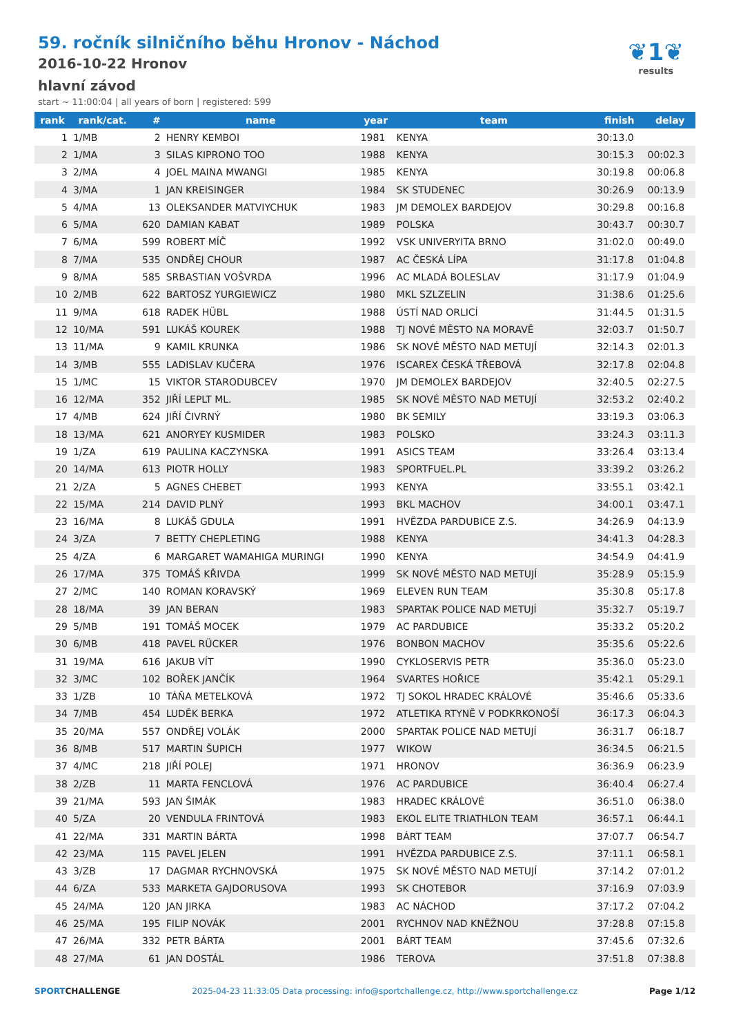59. ročník silničního běhu Hronov - Náchod
2016-10-22 Hronov
hlavní závod
start ~ 11:00:04 | all years of born | registered: 599
❦1❦
results
| rank | rank/cat. | # | name | year | team | finish | delay |
| --- | --- | --- | --- | --- | --- | --- | --- |
| 1 | 1/MB | 2 | HENRY KEMBOI | 1981 | KENYA | 30:13.0 | |
| 2 | 1/MA | 3 | SILAS KIPRONO TOO | 1988 | KENYA | 30:15.3 | 00:02.3 |
| 3 | 2/MA | 4 | JOEL MAINA MWANGI | 1985 | KENYA | 30:19.8 | 00:06.8 |
| 4 | 3/MA | 1 | JAN KREISINGER | 1984 | SK STUDENEC | 30:26.9 | 00:13.9 |
| 5 | 4/MA | 13 | OLEKSANDER MATVIYCHUK | 1983 | JM DEMOLEX BARDEJOV | 30:29.8 | 00:16.8 |
| 6 | 5/MA | 620 | DAMIAN KABAT | 1989 | POLSKA | 30:43.7 | 00:30.7 |
| 7 | 6/MA | 599 | ROBERT MÍČ | 1992 | VSK UNIVERYITA BRNO | 31:02.0 | 00:49.0 |
| 8 | 7/MA | 535 | ONDŘEJ CHOUR | 1987 | AC ČESKÁ LÍPA | 31:17.8 | 01:04.8 |
| 9 | 8/MA | 585 | SRBASTIAN VOŠVRDA | 1996 | AC MLADÁ BOLESLAV | 31:17.9 | 01:04.9 |
| 10 | 2/MB | 622 | BARTOSZ YURGIEWICZ | 1980 | MKL SZLZELIN | 31:38.6 | 01:25.6 |
| 11 | 9/MA | 618 | RADEK HÜBL | 1988 | ÚSTÍ NAD ORLICÍ | 31:44.5 | 01:31.5 |
| 12 | 10/MA | 591 | LUKÁŠ KOUREK | 1988 | TJ NOVÉ MĚSTO NA MORAVĚ | 32:03.7 | 01:50.7 |
| 13 | 11/MA | 9 | KAMIL KRUNKA | 1986 | SK NOVÉ MĚSTO NAD METUJÍ | 32:14.3 | 02:01.3 |
| 14 | 3/MB | 555 | LADISLAV KUČERA | 1976 | ISCAREX ČESKÁ TŘEBOVÁ | 32:17.8 | 02:04.8 |
| 15 | 1/MC | 15 | VIKTOR STARODUBCEV | 1970 | JM DEMOLEX BARDEJOV | 32:40.5 | 02:27.5 |
| 16 | 12/MA | 352 | JIŘÍ LEPLT ML. | 1985 | SK NOVÉ MĚSTO NAD METUJÍ | 32:53.2 | 02:40.2 |
| 17 | 4/MB | 624 | JIŘÍ ČIVRNÝ | 1980 | BK SEMILY | 33:19.3 | 03:06.3 |
| 18 | 13/MA | 621 | ANORYEY KUSMIDER | 1983 | POLSKO | 33:24.3 | 03:11.3 |
| 19 | 1/ZA | 619 | PAULINA KACZYNSKA | 1991 | ASICS TEAM | 33:26.4 | 03:13.4 |
| 20 | 14/MA | 613 | PIOTR HOLLY | 1983 | SPORTFUEL.PL | 33:39.2 | 03:26.2 |
| 21 | 2/ZA | 5 | AGNES CHEBET | 1993 | KENYA | 33:55.1 | 03:42.1 |
| 22 | 15/MA | 214 | DAVID PLNÝ | 1993 | BKL MACHOV | 34:00.1 | 03:47.1 |
| 23 | 16/MA | 8 | LUKÁŠ GDULA | 1991 | HVĚZDA PARDUBICE Z.S. | 34:26.9 | 04:13.9 |
| 24 | 3/ZA | 7 | BETTY CHEPLETING | 1988 | KENYA | 34:41.3 | 04:28.3 |
| 25 | 4/ZA | 6 | MARGARET WAMAHIGA MURINGI | 1990 | KENYA | 34:54.9 | 04:41.9 |
| 26 | 17/MA | 375 | TOMÁŠ KŘIVDA | 1999 | SK NOVÉ MĚSTO NAD METUJÍ | 35:28.9 | 05:15.9 |
| 27 | 2/MC | 140 | ROMAN KORAVSKÝ | 1969 | ELEVEN RUN TEAM | 35:30.8 | 05:17.8 |
| 28 | 18/MA | 39 | JAN BERAN | 1983 | SPARTAK POLICE NAD METUJÍ | 35:32.7 | 05:19.7 |
| 29 | 5/MB | 191 | TOMÁŠ MOCEK | 1979 | AC PARDUBICE | 35:33.2 | 05:20.2 |
| 30 | 6/MB | 418 | PAVEL RÜCKER | 1976 | BONBON MACHOV | 35:35.6 | 05:22.6 |
| 31 | 19/MA | 616 | JAKUB VÍT | 1990 | CYKLOSERVIS PETR | 35:36.0 | 05:23.0 |
| 32 | 3/MC | 102 | BOŘEK JANČÍK | 1964 | SVARTES HOŘICE | 35:42.1 | 05:29.1 |
| 33 | 1/ZB | 10 | TÁŇA METELKOVÁ | 1972 | TJ SOKOL HRADEC KRÁLOVÉ | 35:46.6 | 05:33.6 |
| 34 | 7/MB | 454 | LUDĚK BERKA | 1972 | ATLETIKA RTYNĚ V PODKRKONOŠÍ | 36:17.3 | 06:04.3 |
| 35 | 20/MA | 557 | ONDŘEJ VOLÁK | 2000 | SPARTAK POLICE NAD METUJÍ | 36:31.7 | 06:18.7 |
| 36 | 8/MB | 517 | MARTIN ŠUPICH | 1977 | WIKOW | 36:34.5 | 06:21.5 |
| 37 | 4/MC | 218 | JIŘÍ POLEJ | 1971 | HRONOV | 36:36.9 | 06:23.9 |
| 38 | 2/ZB | 11 | MARTA FENCLOVÁ | 1976 | AC PARDUBICE | 36:40.4 | 06:27.4 |
| 39 | 21/MA | 593 | JAN ŠIMÁK | 1983 | HRADEC KRÁLOVÉ | 36:51.0 | 06:38.0 |
| 40 | 5/ZA | 20 | VENDULA FRINTOVÁ | 1983 | EKOL ELITE TRIATHLON TEAM | 36:57.1 | 06:44.1 |
| 41 | 22/MA | 331 | MARTIN BÁRTA | 1998 | BÁRT TEAM | 37:07.7 | 06:54.7 |
| 42 | 23/MA | 115 | PAVEL JELEN | 1991 | HVĚZDA PARDUBICE Z.S. | 37:11.1 | 06:58.1 |
| 43 | 3/ZB | 17 | DAGMAR RYCHNOVSKÁ | 1975 | SK NOVÉ MĚSTO NAD METUJÍ | 37:14.2 | 07:01.2 |
| 44 | 6/ZA | 533 | MARKETA GAJDORUSOVA | 1993 | SK CHOTEBOR | 37:16.9 | 07:03.9 |
| 45 | 24/MA | 120 | JAN JIRKA | 1983 | AC NÁCHOD | 37:17.2 | 07:04.2 |
| 46 | 25/MA | 195 | FILIP NOVÁK | 2001 | RYCHNOV NAD KNĚŽNOU | 37:28.8 | 07:15.8 |
| 47 | 26/MA | 332 | PETR BÁRTA | 2001 | BÁRT TEAM | 37:45.6 | 07:32.6 |
| 48 | 27/MA | 61 | JAN DOSTÁL | 1986 | TEROVA | 37:51.8 | 07:38.8 |
SPORTCHALLENGE 2025-04-23 11:33:05 Data processing: info@sportchallenge.cz, http://www.sportchallenge.cz Page 1/12